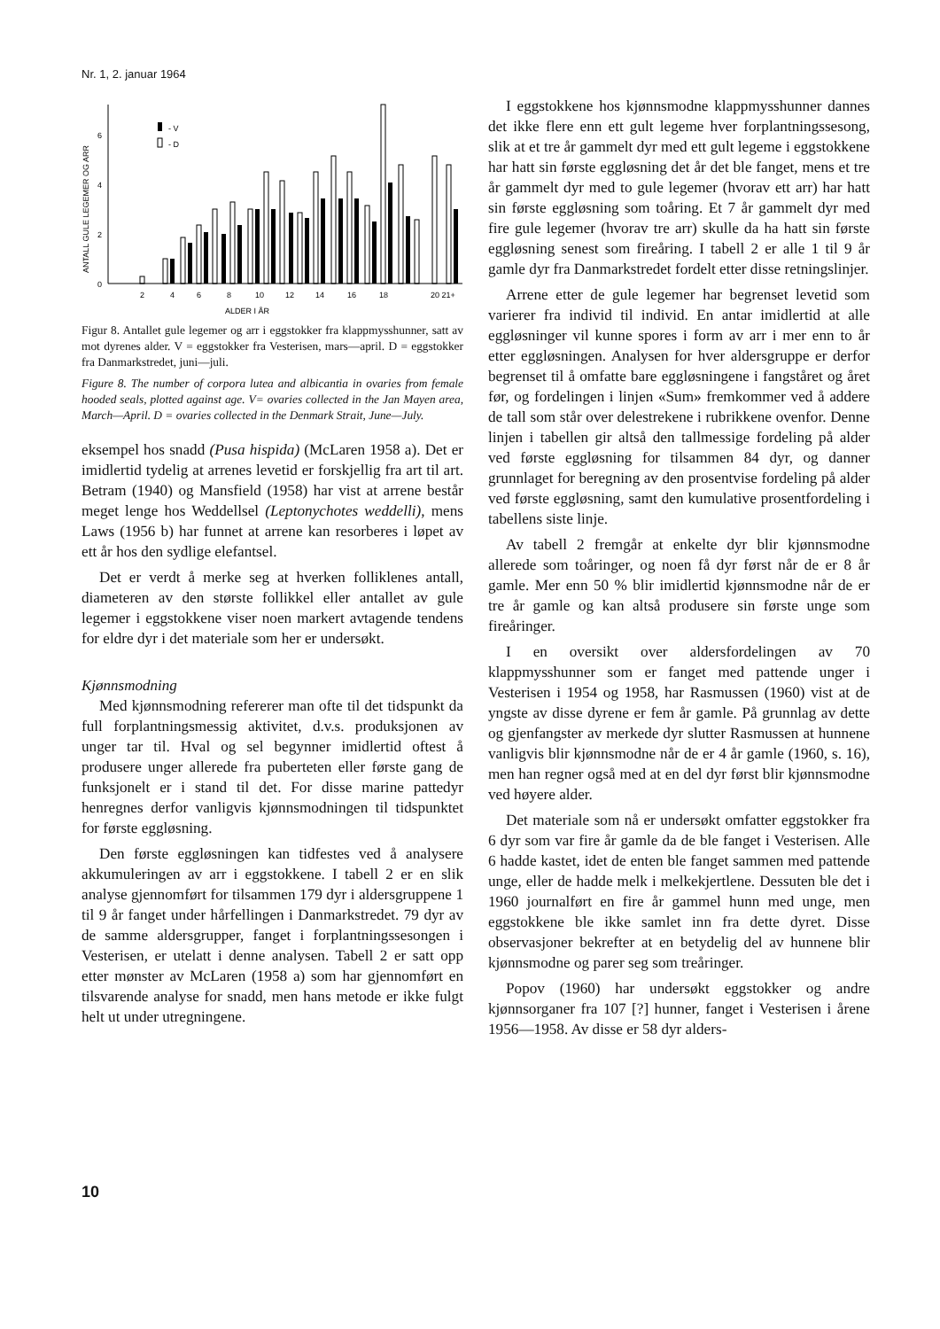Nr. 1, 2. januar 1964
ANTALL GULE LEGEMER OG ARR
0
2
4
6
- V
- D
2
4
6
8
10
12
14
16
18
20 21+
ALDER I ÅR
Figur 8. Antallet gule legemer og arr i eggstokker fra klappmysshunner, satt av mot dyrenes alder. V = eggstokker fra Vesterisen, mars—april. D = eggstokker fra Danmarkstredet, juni—juli.
Figure 8. The number of corpora lutea and albicantia in ovaries from female hooded seals, plotted against age. V= ovaries collected in the Jan Mayen area, March—April. D = ovaries collected in the Denmark Strait, June—July.
eksempel hos snadd (Pusa hispida) (McLaren 1958 a). Det er imidlertid tydelig at arrenes levetid er forskjellig fra art til art. Betram (1940) og Mansfield (1958) har vist at arrene består meget lenge hos Weddellsel (Leptonychotes weddelli), mens Laws (1956 b) har funnet at arrene kan resorberes i løpet av ett år hos den sydlige elefantsel.
Det er verdt å merke seg at hverken folliklenes antall, diameteren av den største follikkel eller antallet av gule legemer i eggstokkene viser noen markert avtagende tendens for eldre dyr i det materiale som her er undersøkt.
Kjønnsmodning
Med kjønnsmodning refererer man ofte til det tidspunkt da full forplantningsmessig aktivitet, d.v.s. produksjonen av unger tar til. Hval og sel begynner imidlertid oftest å produsere unger allerede fra puberteten eller første gang de funksjonelt er i stand til det. For disse marine pattedyr henregnes derfor vanligvis kjønnsmodningen til tidspunktet for første eggløsning.
Den første eggløsningen kan tidfestes ved å analysere akkumuleringen av arr i eggstokkene. I tabell 2 er en slik analyse gjennomført for tilsammen 179 dyr i aldersgruppene 1 til 9 år fanget under hårfellingen i Danmarkstredet. 79 dyr av de samme aldersgrupper, fanget i forplantningssesongen i Vesterisen, er utelatt i denne analysen. Tabell 2 er satt opp etter mønster av McLaren (1958 a) som har gjennomført en tilsvarende analyse for snadd, men hans metode er ikke fulgt helt ut under utregningene.
I eggstokkene hos kjønnsmodne klappmysshunner dannes det ikke flere enn ett gult legeme hver forplantningssesong, slik at et tre år gammelt dyr med ett gult legeme i eggstokkene har hatt sin første eggløsning det år det ble fanget, mens et tre år gammelt dyr med to gule legemer (hvorav ett arr) har hatt sin første eggløsning som toåring. Et 7 år gammelt dyr med fire gule legemer (hvorav tre arr) skulle da ha hatt sin første eggløsning senest som fireåring. I tabell 2 er alle 1 til 9 år gamle dyr fra Danmarkstredet fordelt etter disse retningslinjer.
Arrene etter de gule legemer har begrenset levetid som varierer fra individ til individ. En antar imidlertid at alle eggløsninger vil kunne spores i form av arr i mer enn to år etter eggløsningen. Analysen for hver aldersgruppe er derfor begrenset til å omfatte bare eggløsningene i fangståret og året før, og fordelingen i linjen «Sum» fremkommer ved å addere de tall som står over delestrekene i rubrikkene ovenfor. Denne linjen i tabellen gir altså den tallmessige fordeling på alder ved første eggløsning for tilsammen 84 dyr, og danner grunnlaget for beregning av den prosentvise fordeling på alder ved første eggløsning, samt den kumulative prosentfordeling i tabellens siste linje.
Av tabell 2 fremgår at enkelte dyr blir kjønnsmodne allerede som toåringer, og noen få dyr først når de er 8 år gamle. Mer enn 50 % blir imidlertid kjønnsmodne når de er tre år gamle og kan altså produsere sin første unge som fireåringer.
I en oversikt over aldersfordelingen av 70 klappmysshunner som er fanget med pattende unger i Vesterisen i 1954 og 1958, har Rasmussen (1960) vist at de yngste av disse dyrene er fem år gamle. På grunnlag av dette og gjenfangster av merkede dyr slutter Rasmussen at hunnene vanligvis blir kjønnsmodne når de er 4 år gamle (1960, s. 16), men han regner også med at en del dyr først blir kjønnsmodne ved høyere alder.
Det materiale som nå er undersøkt omfatter eggstokker fra 6 dyr som var fire år gamle da de ble fanget i Vesterisen. Alle 6 hadde kastet, idet de enten ble fanget sammen med pattende unge, eller de hadde melk i melkekjertlene. Dessuten ble det i 1960 journalført en fire år gammel hunn med unge, men eggstokkene ble ikke samlet inn fra dette dyret. Disse observasjoner bekrefter at en betydelig del av hunnene blir kjønnsmodne og parer seg som treåringer.
Popov (1960) har undersøkt eggstokker og andre kjønnsorganer fra 107 [?] hunner, fanget i Vesterisen i årene 1956—1958. Av disse er 58 dyr alders-
10